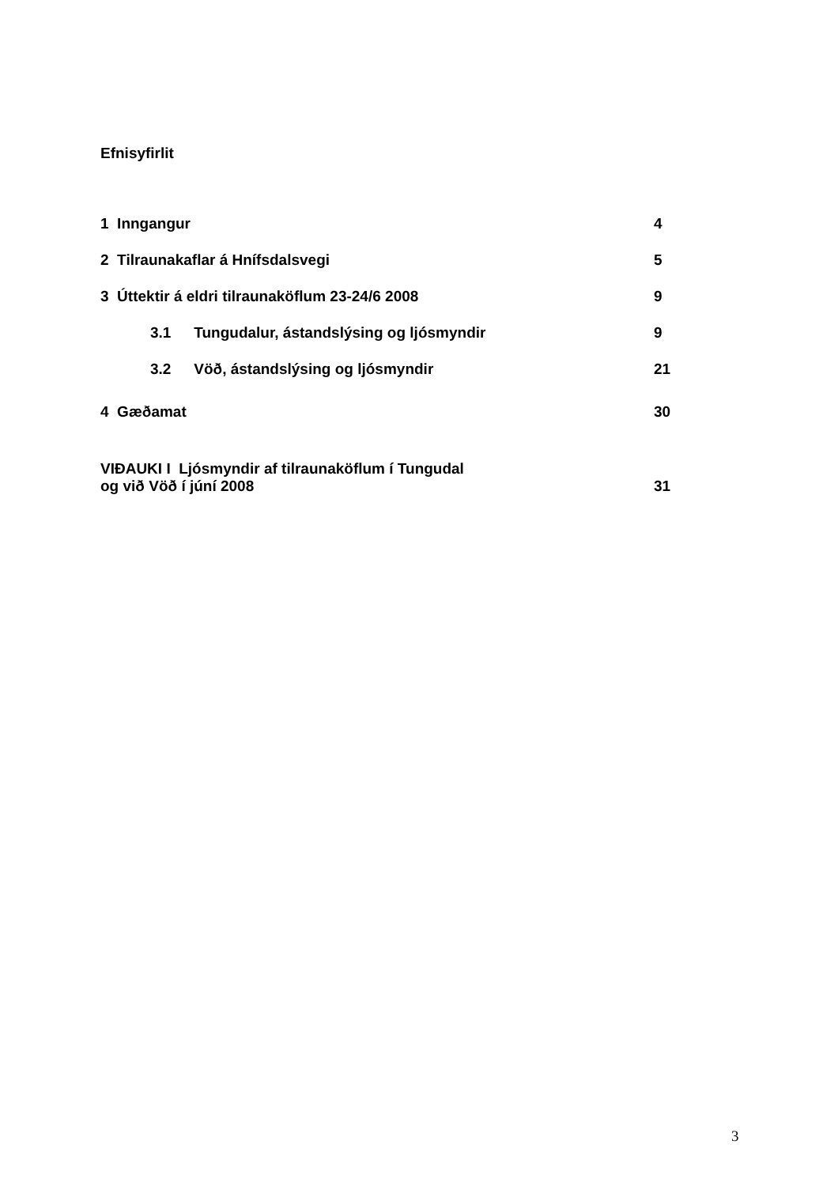Efnisyfirlit
1 Inngangur 4
2 Tilraunakaflar á Hnífsdalsvegi 5
3 Úttektir á eldri tilraunaköflum 23-24/6 2008 9
3.1 Tungudalur, ástandslýsing og ljósmyndir 9
3.2 Vöð, ástandslýsing og ljósmyndir 21
4 Gæðamat 30
VIÐAUKI I Ljósmyndir af tilraunaköflum í Tungudal
og við Vöð í júní 2008
31
3